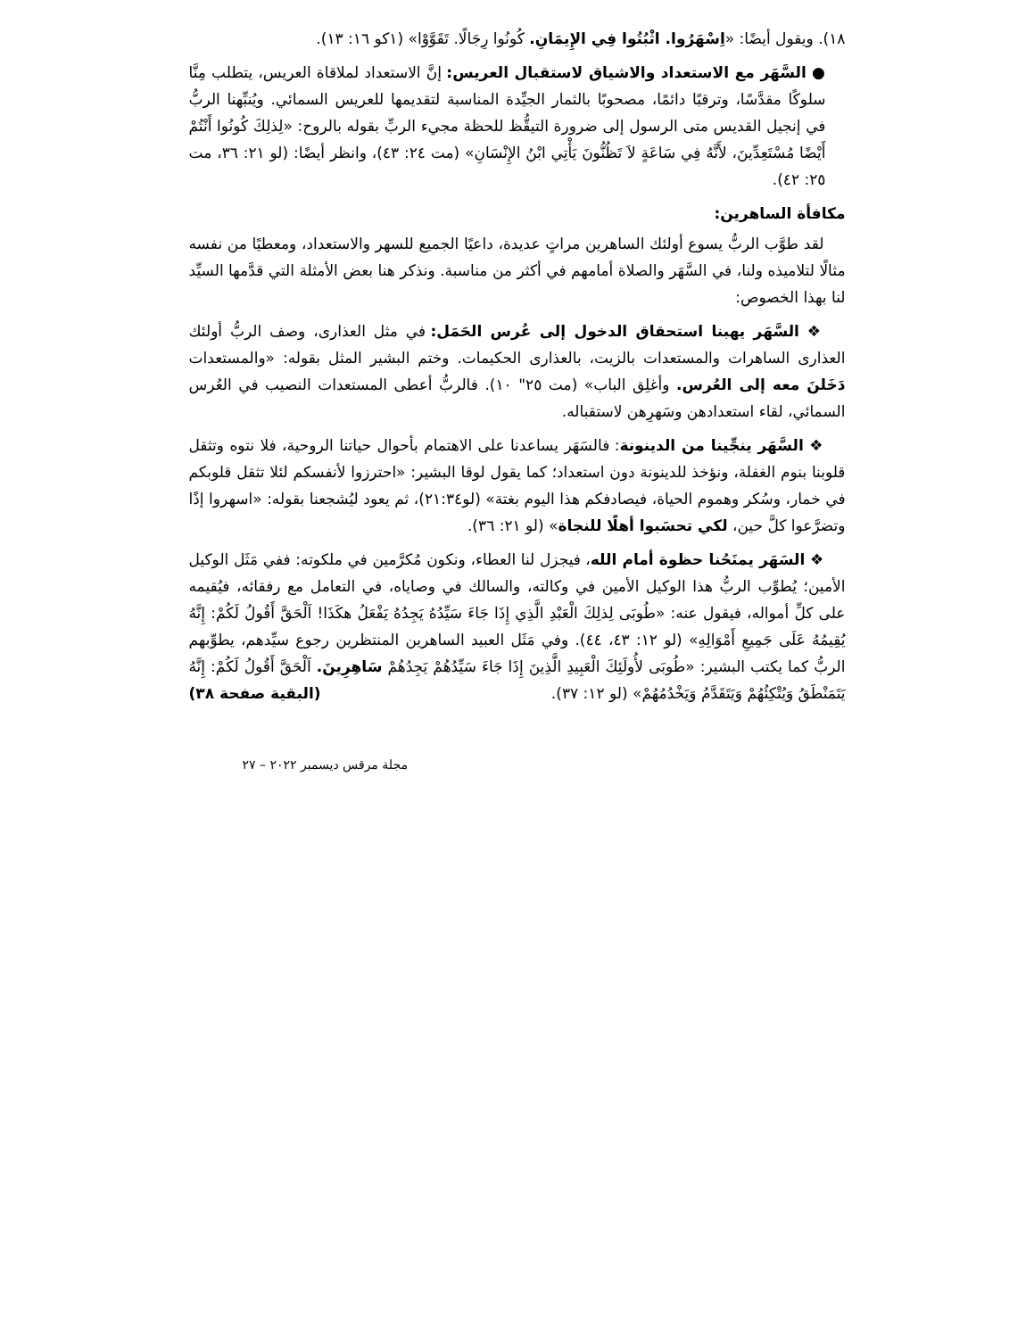١٨). ويقول أيضًا: «اِسْهَرُوا. اثْبُتُوا فِي الإِيمَانِ. كُونُوا رِجَالًا. تَقَوَّوْا» (١كو ١٦: ١٣).
● السَّهَر مع الاستعداد والاشياق لاستقبال العريس: إنَّ الاستعداد لملاقاة العريس، يتطلب مِنَّا سلوكًا مقدَّسًا، وترقبًا دائمًا، مصحوبًا بالثمار الجيِّدة المناسبة لتقديمها للعريس السمائي. ويُنبِّهنا الربُّ في إنجيل القديس متى الرسول إلى ضرورة التيقُّظ للحظة مجيء الربِّ بقوله بالروح: «لِذلِكَ كُونُوا أَنْتُمْ أَيْضًا مُسْتَعِدِّينَ، لأَنَّهُ فِي سَاعَةٍ لاَ تَظُنُّونَ يَأْتِي ابْنُ الإِنْسَانِ» (مت ٢٤: ٤٣)، وانظر أيضًا: (لو ٢١: ٣٦، مت ٢٥: ٤٢).
مكافأة الساهرين:
لقد طوَّب الربُّ يسوع أولئك الساهرين مراتٍ عديدة، داعيًا الجميع للسهر والاستعداد، ومعطيًا من نفسه مثالًا لتلاميذه ولنا، في السَّهَر والصلاة أمامهم في أكثر من مناسبة. ونذكر هنا بعض الأمثلة التي قدَّمها السيِّد لنا بهذا الخصوص:
❖ السَّهَر يهبنا استحقاق الدخول إلى عُرس الحَمَل: في مثل العذارى، وصف الربُّ أولئك العذارى الساهرات والمستعدات بالزيت، بالعذارى الحكيمات. وختم البشير المثل بقوله: «والمستعدات دَخَلنَ معه إلى العُرس. وأغلِق الباب» (مت ٢٥" ١٠). فالربُّ أعطى المستعدات النصيب في العُرس السمائي، لقاء استعدادهن وسَهرِهن لاستقباله.
❖ السَّهَر ينجِّينا من الدينونة: فالسَهَر يساعدنا على الاهتمام بأحوال حياتنا الروحية، فلا نتوه وتثقل قلوبنا بنوم الغفلة، ونؤخذ للدينونة دون استعداد؛ كما يقول لوقا البشير: «احترزوا لأنفسكم لئلا تثقل قلوبكم في خمار، وسُكر وهموم الحياة، فيصادفكم هذا اليوم بغتة» (لو٢١:٣٤)، ثم يعود ليُشجعنا بقوله: «اسهروا إذًا وتضرَّعوا كلَّ حين، لكي تحسَبوا أهلًا للنجاة» (لو ٢١: ٣٦).
❖ السَهَر يمنَحُنا حظوة أمام الله، فيجزل لنا العطاء، ونكون مُكرَّمين في ملكوته: ففي مَثَل الوكيل الأمين؛ يُطوِّب الربُّ هذا الوكيل الأمين في وكالته، والسالك في وصاياه، في التعامل مع رفقائه، فيُقيمه على كلِّ أمواله، فيقول عنه: «طُوبَى لِذلِكَ الْعَبْدِ الَّذِي إِذَا جَاءَ سَيِّدُهُ يَجِدُهُ يَفْعَلُ هكَذَا! اَلْحَقَّ أَقُولُ لَكُمْ: إِنَّهُ يُقِيمُهُ عَلَى جَمِيعِ أَمْوَالِهِ» (لو ١٢: ٤٣، ٤٤). وفي مَثَل العبيد الساهرين المنتظرين رجوع سيِّدهم، يطوِّبهم الربُّ كما يكتب البشير: «طُوبَى لأُولَئِكَ الْعَبِيدِ الَّذِينَ إِذَا جَاءَ سَيِّدُهُمْ يَجِدُهُمْ سَاهِرِينَ. اَلْحَقَّ أَقُولُ لَكُمْ: إِنَّهُ يَتَمَنْطَقُ وَيُتْكِئُهُمْ وَيَتَقَدَّمُ وَيَخْدُمُهُمْ» (لو ١٢: ٣٧). (البقية صفحة ٣٨)
مجلة مرقس ديسمبر ٢٠٢٢ – ٢٧